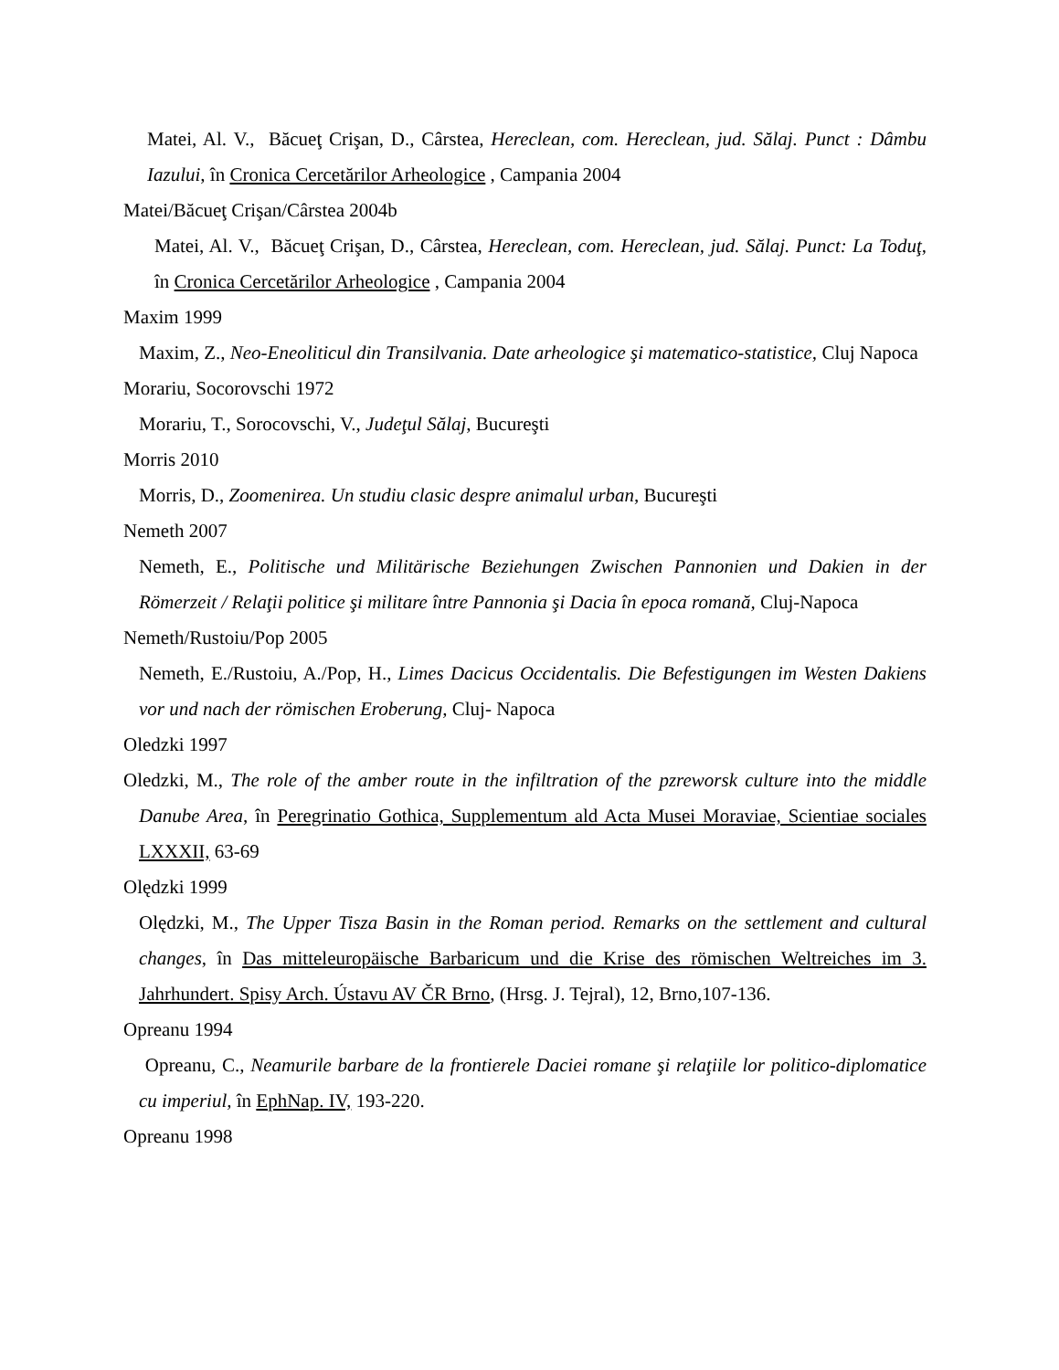Matei, Al. V., Băcueţ Crişan, D., Cârstea, Hereclean, com. Hereclean, jud. Sălaj. Punct : Dâmbu Iazului, în Cronica Cercetărilor Arheologice , Campania 2004
Matei/Băcueţ Crişan/Cârstea 2004b
Matei, Al. V., Băcueţ Crişan, D., Cârstea, Hereclean, com. Hereclean, jud. Sălaj. Punct: La Toduţ, în Cronica Cercetărilor Arheologice , Campania 2004
Maxim 1999
Maxim, Z., Neo-Eneoliticul din Transilvania. Date arheologice şi matematico-statistice, Cluj Napoca
Morariu, Socorovschi 1972
Morariu, T., Sorocovschi, V., Judeţul Sălaj, Bucureşti
Morris 2010
Morris, D., Zoomenirea. Un studiu clasic despre animalul urban, Bucureşti
Nemeth 2007
Nemeth, E., Politische und Militärische Beziehungen Zwischen Pannonien und Dakien in der Römerzeit / Relaţii politice şi militare între Pannonia şi Dacia în epoca romană, Cluj-Napoca
Nemeth/Rustoiu/Pop 2005
Nemeth, E./Rustoiu, A./Pop, H., Limes Dacicus Occidentalis. Die Befestigungen im Westen Dakiens vor und nach der römischen Eroberung, Cluj- Napoca
Oledzki 1997
Oledzki, M., The role of the amber route in the infiltration of the pzreworsk culture into the middle Danube Area, în Peregrinatio Gothica, Supplementum ald Acta Musei Moraviae, Scientiae sociales LXXXII, 63-69
Olędzki 1999
Olędzki, M., The Upper Tisza Basin in the Roman period. Remarks on the settlement and cultural changes, în Das mitteleuropäische Barbaricum und die Krise des römischen Weltreiches im 3. Jahrhundert. Spisy Arch. Ústavu AV ČR Brno, (Hrsg. J. Tejral), 12, Brno,107-136.
Opreanu 1994
Opreanu, C., Neamurile barbare de la frontierele Daciei romane şi relaţiile lor politico-diplomatice cu imperiul, în EphNap. IV, 193-220.
Opreanu 1998